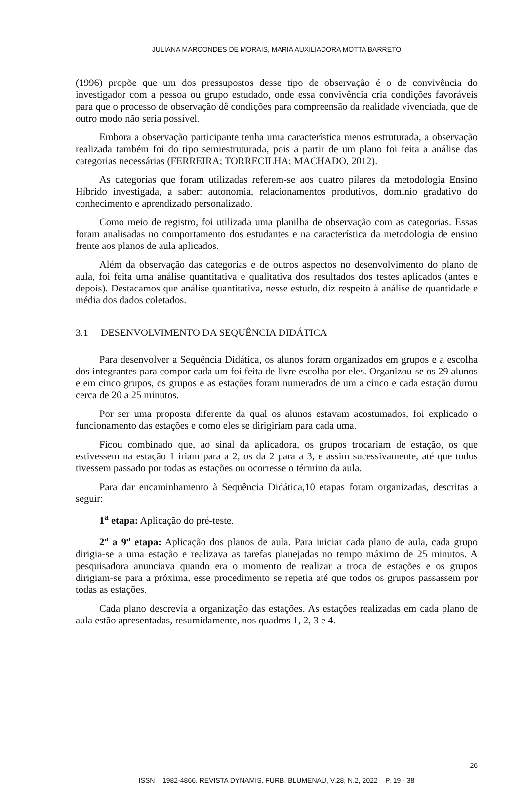JULIANA MARCONDES DE MORAIS, MARIA AUXILIADORA MOTTA BARRETO
(1996) propõe que um dos pressupostos desse tipo de observação é o de convivência do investigador com a pessoa ou grupo estudado, onde essa convivência cria condições favoráveis para que o processo de observação dê condições para compreensão da realidade vivenciada, que de outro modo não seria possível.
Embora a observação participante tenha uma característica menos estruturada, a observação realizada também foi do tipo semiestruturada, pois a partir de um plano foi feita a análise das categorias necessárias (FERREIRA; TORRECILHA; MACHADO, 2012).
As categorias que foram utilizadas referem-se aos quatro pilares da metodologia Ensino Híbrido investigada, a saber: autonomia, relacionamentos produtivos, domínio gradativo do conhecimento e aprendizado personalizado.
Como meio de registro, foi utilizada uma planilha de observação com as categorias. Essas foram analisadas no comportamento dos estudantes e na característica da metodologia de ensino frente aos planos de aula aplicados.
Além da observação das categorias e de outros aspectos no desenvolvimento do plano de aula, foi feita uma análise quantitativa e qualitativa dos resultados dos testes aplicados (antes e depois). Destacamos que análise quantitativa, nesse estudo, diz respeito à análise de quantidade e média dos dados coletados.
3.1 DESENVOLVIMENTO DA SEQUÊNCIA DIDÁTICA
Para desenvolver a Sequência Didática, os alunos foram organizados em grupos e a escolha dos integrantes para compor cada um foi feita de livre escolha por eles. Organizou-se os 29 alunos e em cinco grupos, os grupos e as estações foram numerados de um a cinco e cada estação durou cerca de 20 a 25 minutos.
Por ser uma proposta diferente da qual os alunos estavam acostumados, foi explicado o funcionamento das estações e como eles se dirigiriam para cada uma.
Ficou combinado que, ao sinal da aplicadora, os grupos trocariam de estação, os que estivessem na estação 1 iriam para a 2, os da 2 para a 3, e assim sucessivamente, até que todos tivessem passado por todas as estações ou ocorresse o término da aula.
Para dar encaminhamento à Sequência Didática,10 etapas foram organizadas, descritas a seguir:
1<sup>a</sup> etapa: Aplicação do pré-teste.
2<sup>a</sup> a 9<sup>a</sup> etapa: Aplicação dos planos de aula. Para iniciar cada plano de aula, cada grupo dirigia-se a uma estação e realizava as tarefas planejadas no tempo máximo de 25 minutos. A pesquisadora anunciava quando era o momento de realizar a troca de estações e os grupos dirigiam-se para a próxima, esse procedimento se repetia até que todos os grupos passassem por todas as estações.
Cada plano descrevia a organização das estações. As estações realizadas em cada plano de aula estão apresentadas, resumidamente, nos quadros 1, 2, 3 e 4.
26
ISSN – 1982-4866. REVISTA DYNAMIS. FURB, BLUMENAU, V.28, N.2, 2022 – P. 19 - 38